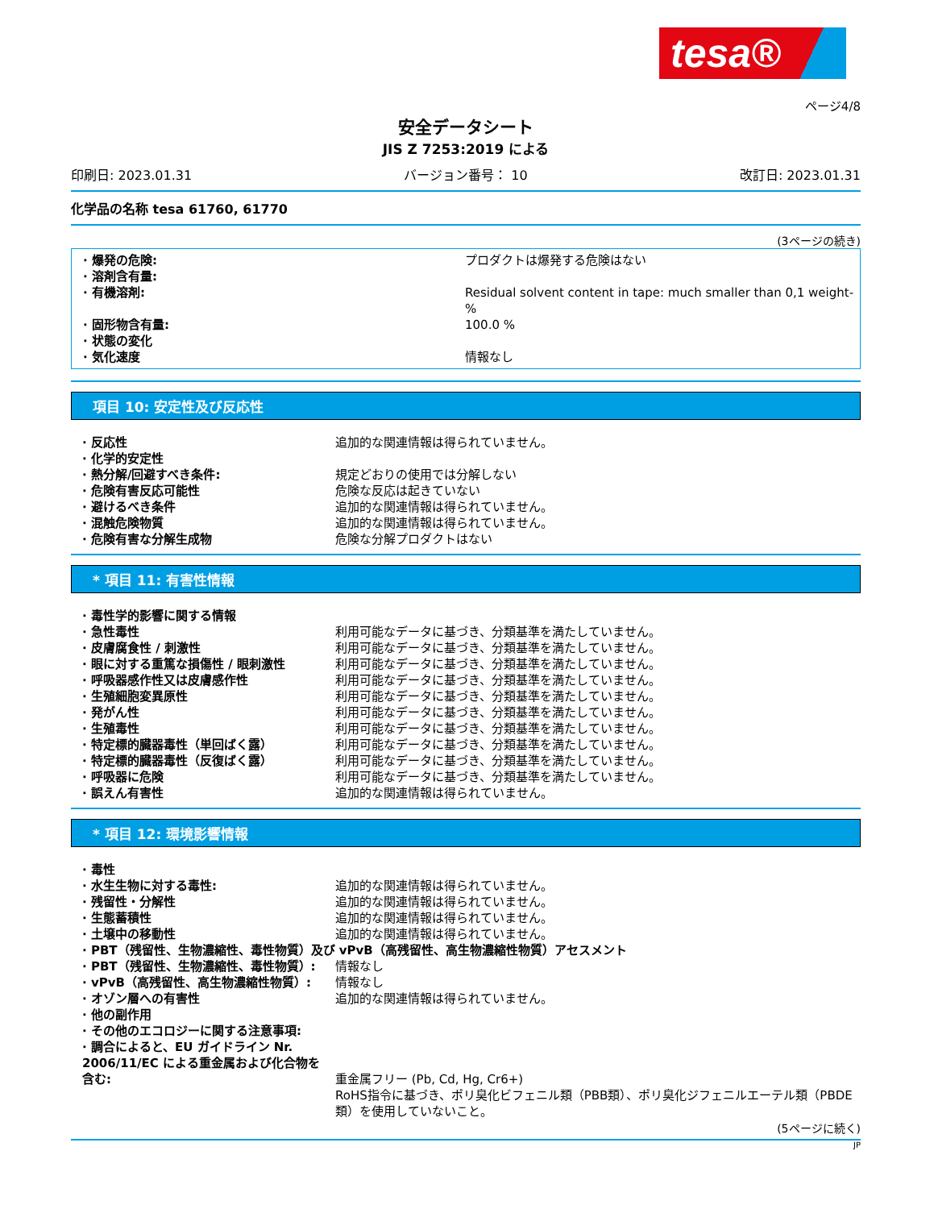tesa®
ページ4/8
安全データシート
JIS Z 7253:2019 による
印刷日: 2023.01.31 バージョン番号： 10 改訂日: 2023.01.31
化学品の名称 tesa 61760, 61770
(3ページの続き)
| · 爆発の危険: | プロダクトは爆発する危険はない |
| · 溶剤含有量: | |
| · 有機溶剤: | Residual solvent content in tape: much smaller than 0,1 weight-% |
| · 固形物含有量: | 100.0 % |
| · 状態の変化 | |
| · 気化速度 | 情報なし |
項目 10: 安定性及び反応性
| · 反応性 | 追加的な関連情報は得られていません。 |
| · 化学的安定性 | |
| · 熱分解/回避すべき条件: | 規定どおりの使用では分解しない |
| · 危険有害反応可能性 | 危険な反応は起きていない |
| · 避けるべき条件 | 追加的な関連情報は得られていません。 |
| · 混触危険物質 | 追加的な関連情報は得られていません。 |
| · 危険有害な分解生成物 | 危険な分解プロダクトはない |
* 項目 11: 有害性情報
| · 毒性学的影響に関する情報 | |
| · 急性毒性 | 利用可能なデータに基づき、分類基準を満たしていません。 |
| · 皮膚腐食性 / 刺激性 | 利用可能なデータに基づき、分類基準を満たしていません。 |
| · 眼に対する重篤な損傷性 / 眼刺激性 | 利用可能なデータに基づき、分類基準を満たしていません。 |
| · 呼吸器感作性又は皮膚感作性 | 利用可能なデータに基づき、分類基準を満たしていません。 |
| · 生殖細胞変異原性 | 利用可能なデータに基づき、分類基準を満たしていません。 |
| · 発がん性 | 利用可能なデータに基づき、分類基準を満たしていません。 |
| · 生殖毒性 | 利用可能なデータに基づき、分類基準を満たしていません。 |
| · 特定標的臓器毒性（単回ばく露） | 利用可能なデータに基づき、分類基準を満たしていません。 |
| · 特定標的臓器毒性（反復ばく露） | 利用可能なデータに基づき、分類基準を満たしていません。 |
| · 呼吸器に危険 | 利用可能なデータに基づき、分類基準を満たしていません。 |
| · 誤えん有害性 | 追加的な関連情報は得られていません。 |
* 項目 12: 環境影響情報
| · 毒性 | |
| · 水生生物に対する毒性: | 追加的な関連情報は得られていません。 |
| · 残留性・分解性 | 追加的な関連情報は得られていません。 |
| · 生態蓄積性 | 追加的な関連情報は得られていません。 |
| · 土壌中の移動性 | 追加的な関連情報は得られていません。 |
| · PBT（残留性、生物濃縮性、毒性物質）及び vPvB（高残留性、高生物濃縮性物質）アセスメント | |
| · PBT（残留性、生物濃縮性、毒性物質）: | 情報なし |
| · vPvB（高残留性、高生物濃縮性物質）: | 情報なし |
| · オゾン層への有害性 | 追加的な関連情報は得られていません。 |
| · 他の副作用 | |
| · その他のエコロジーに関する注意事項: | |
| · 調合によると、EU ガイドライン Nr. 2006/11/EC による重金属および化合物を含む: | 重金属フリー (Pb, Cd, Hg, Cr6+) |
| | RoHS指令に基づき、ポリ臭化ビフェニル類（PBB類）、ポリ臭化ジフェニルエーテル類（PBDE類）を使用していないこと。 |
(5ページに続く)
JP